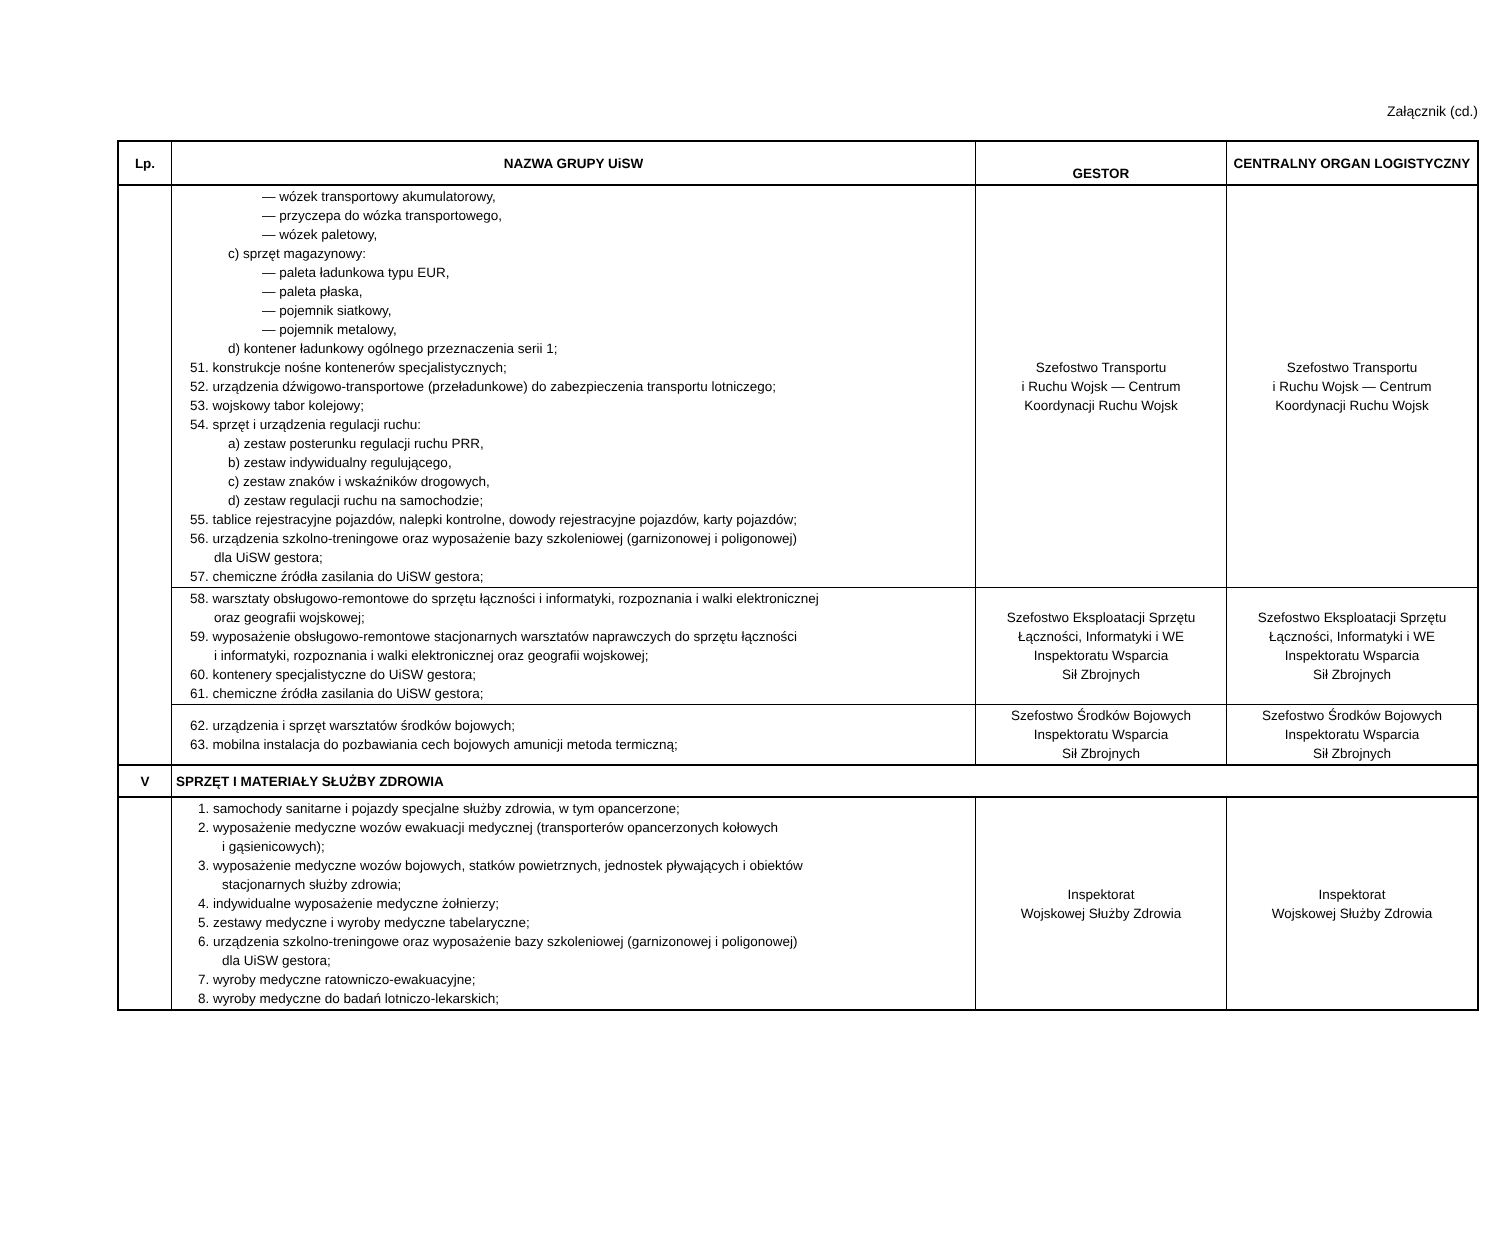Załącznik (cd.)
| Lp. | NAZWA GRUPY UiSW | GESTOR | CENTRALNY ORGAN LOGISTYCZNY |
| --- | --- | --- | --- |
| | — wózek transportowy akumulatorowy, — przyczepa do wózka transportowego, — wózek paletowy, c) sprzęt magazynowy: — paleta ładunkowa typu EUR, — paleta płaska, — pojemnik siatkowy, — pojemnik metalowy, d) kontener ładunkowy ogólnego przeznaczenia serii 1; 51. konstrukcje nośne kontenerów specjalistycznych; 52. urządzenia dźwigowo-transportowe (przeładunkowe) do zabezpieczenia transportu lotniczego; 53. wojskowy tabor kolejowy; 54. sprzęt i urządzenia regulacji ruchu: a) zestaw posterunku regulacji ruchu PRR, b) zestaw indywidualny regulującego, c) zestaw znaków i wskaźników drogowych, d) zestaw regulacji ruchu na samochodzie; 55. tablice rejestracyjne pojazdów, nalepki kontrolne, dowody rejestracyjne pojazdów, karty pojazdów; 56. urządzenia szkolno-treningowe oraz wyposażenie bazy szkoleniowej (garnizonowej i poligonowej) dla UiSW gestora; 57. chemiczne źródła zasilania do UiSW gestora; | Szefostwo Transportu i Ruchu Wojsk — Centrum Koordynacji Ruchu Wojsk | Szefostwo Transportu i Ruchu Wojsk — Centrum Koordynacji Ruchu Wojsk |
| | 58. warsztaty obsługowo-remontowe do sprzętu łączności i informatyki, rozpoznania i walki elektronicznej oraz geografii wojskowej; 59. wyposażenie obsługowo-remontowe stacjonarnych warsztatów naprawczych do sprzętu łączności i informatyki, rozpoznania i walki elektronicznej oraz geografii wojskowej; 60. kontenery specjalistyczne do UiSW gestora; 61. chemiczne źródła zasilania do UiSW gestora; | Szefostwo Eksploatacji Sprzętu Łączności, Informatyki i WE Inspektoratu Wsparcia Sił Zbrojnych | Szefostwo Eksploatacji Sprzętu Łączności, Informatyki i WE Inspektoratu Wsparcia Sił Zbrojnych |
| | 62. urządzenia i sprzęt warsztatów środków bojowych; 63. mobilna instalacja do pozbawiania cech bojowych amunicji metoda termiczną; | Szefostwo Środków Bojowych Inspektoratu Wsparcia Sił Zbrojnych | Szefostwo Środków Bojowych Inspektoratu Wsparcia Sił Zbrojnych |
| V | SPRZĘT I MATERIAŁY SŁUŻBY ZDROWIA | | |
| | 1. samochody sanitarne i pojazdy specjalne służby zdrowia, w tym opancerzone; 2. wyposażenie medyczne wozów ewakuacji medycznej (transporterów opancerzonych kołowych i gąsienicowych); 3. wyposażenie medyczne wozów bojowych, statków powietrznych, jednostek pływających i obiektów stacjonarnych służby zdrowia; 4. indywidualne wyposażenie medyczne żołnierzy; 5. zestawy medyczne i wyroby medyczne tabelaryczne; 6. urządzenia szkolno-treningowe oraz wyposażenie bazy szkoleniowej (garnizonowej i poligonowej) dla UiSW gestora; 7. wyroby medyczne ratowniczo-ewakuacyjne; 8. wyroby medyczne do badań lotniczo-lekarskich; | Inspektorat Wojskowej Służby Zdrowia | Inspektorat Wojskowej Służby Zdrowia |